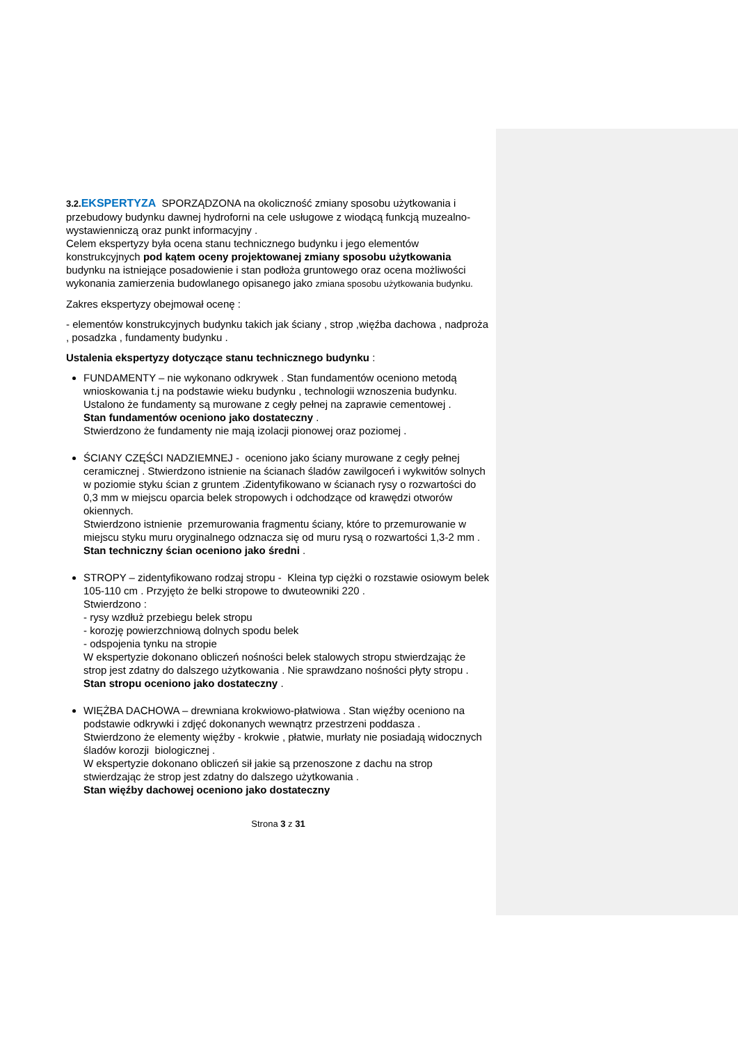3.2. EKSPERTYZA SPORZĄDZONA na okoliczność zmiany sposobu użytkowania i przebudowy budynku dawnej hydroforni na cele usługowe z wiodącą funkcją muzealno-wystawienniczą oraz punkt informacyjny .
Celem ekspertyzy była ocena stanu technicznego budynku i jego elementów konstrukcyjnych pod kątem oceny projektowanej zmiany sposobu użytkowania budynku na istniejące posadowienie i stan podłoża gruntowego oraz ocena możliwości wykonania zamierzenia budowlanego opisanego jako zmiana sposobu użytkowania budynku.
Zakres ekspertyzy obejmował ocenę :
- elementów konstrukcyjnych budynku takich jak ściany , strop ,więźba dachowa , nadproża , posadzka , fundamenty budynku .
Ustalenia ekspertyzy dotyczące stanu technicznego budynku :
FUNDAMENTY – nie wykonano odkrywek . Stan fundamentów oceniono metodą wnioskowania t.j na podstawie wieku budynku , technologii wznoszenia budynku. Ustalono że fundamenty są murowane z cegły pełnej na zaprawie cementowej .
Stan fundamentów oceniono jako dostateczny .
Stwierdzono że fundamenty nie mają izolacji pionowej oraz poziomej .
ŚCIANY CZĘŚCI NADZIEMNEJ - oceniono jako ściany murowane z cegły pełnej ceramicznej . Stwierdzono istnienie na ścianach śladów zawilgoceń i wykwitów solnych w poziomie styku ścian z gruntem .Zidentyfikowano w ścianach rysy o rozwartości do 0,3 mm w miejscu oparcia belek stropowych i odchodzące od krawędzi otworów okiennych.
Stwierdzono istnienie przemurowania fragmentu ściany, które to przemurowanie w miejscu styku muru oryginalnego odznacza się od muru rysą o rozwartości 1,3-2 mm .
Stan techniczny ścian oceniono jako średni .
STROPY – zidentyfikowano rodzaj stropu - Kleina typ ciężki o rozstawie osiowym belek 105-110 cm . Przyjęto że belki stropowe to dwuteowniki 220 .
Stwierdzono :
- rysy wzdłuż przebiegu belek stropu
- korozję powierzchniową dolnych spodu belek
- odspojenia tynku na stropie
W ekspertyzie dokonano obliczeń nośności belek stalowych stropu stwierdzając że strop jest zdatny do dalszego użytkowania . Nie sprawdzano nośności płyty stropu .
Stan stropu oceniono jako dostateczny .
WIĘŻBA DACHOWA – drewniana krokwiowo-płatwiowa . Stan więźby oceniono na podstawie odkrywki i zdjęć dokonanych wewnątrz przestrzeni poddasza .
Stwierdzono że elementy więźby - krokwie , płatwie, murłaty nie posiadają widocznych śladów korozji biologicznej .
W ekspertyzie dokonano obliczeń sił jakie są przenoszone z dachu na strop stwierdzając że strop jest zdatny do dalszego użytkowania .
Stan więźby dachowej oceniono jako dostateczny
Strona 3 z 31